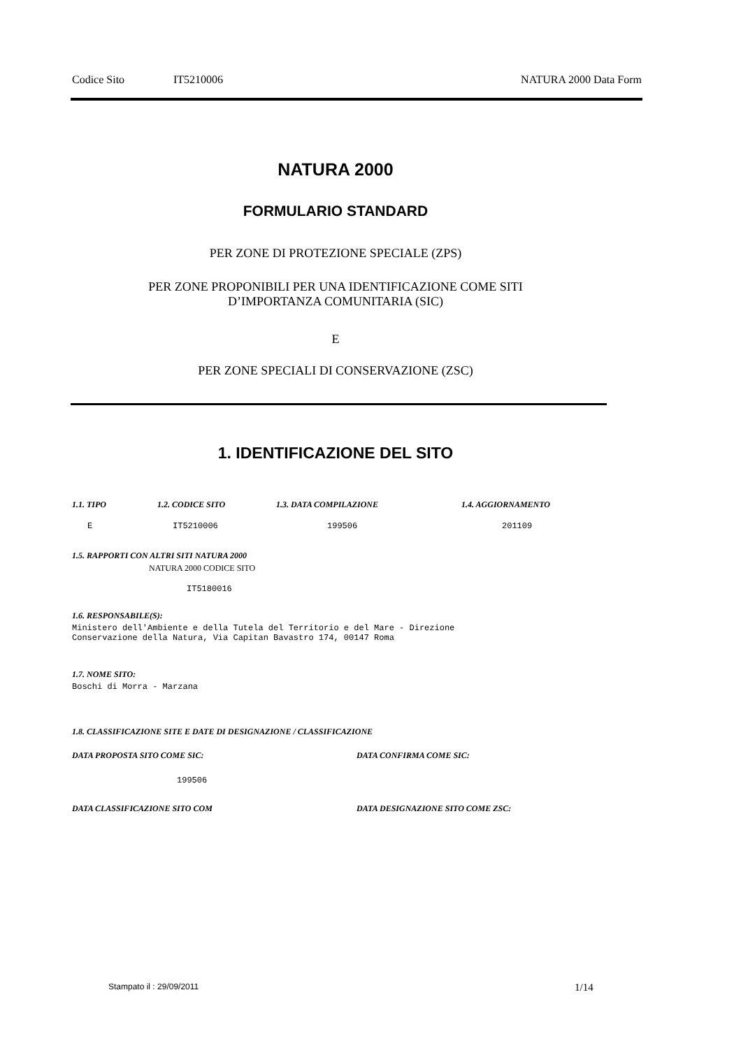Codice Sito IT5210006 NATURA 2000 Data Form
NATURA 2000
FORMULARIO STANDARD
PER ZONE DI PROTEZIONE SPECIALE (ZPS)
PER ZONE PROPONIBILI PER UNA IDENTIFICAZIONE COME SITI
D’IMPORTANZA COMUNITARIA (SIC)
E
PER ZONE SPECIALI DI CONSERVAZIONE (ZSC)
1. IDENTIFICAZIONE DEL SITO
1.1. TIPO 1.2. CODICE SITO 1.3. DATA COMPILAZIONE 1.4. AGGIORNAMENTO
E IT5210006 199506 201109
1.5. RAPPORTI CON ALTRI SITI NATURA 2000
NATURA 2000 CODICE SITO
IT5180016
1.6. RESPONSABILE(S):
Ministero dell'Ambiente e della Tutela del Territorio e del Mare - Direzione Conservazione della Natura, Via Capitan Bavastro 174, 00147 Roma
1.7. NOME SITO:
Boschi di Morra - Marzana
1.8. CLASSIFICAZIONE SITE E DATE DI DESIGNAZIONE / CLASSIFICAZIONE
DATA PROPOSTA SITO COME SIC: DATA CONFIRMA COME SIC:
199506
DATA CLASSIFICAZIONE SITO COM
DATA DESIGNAZIONE SITO COME ZSC:
Stampato il : 29/09/2011 1/14